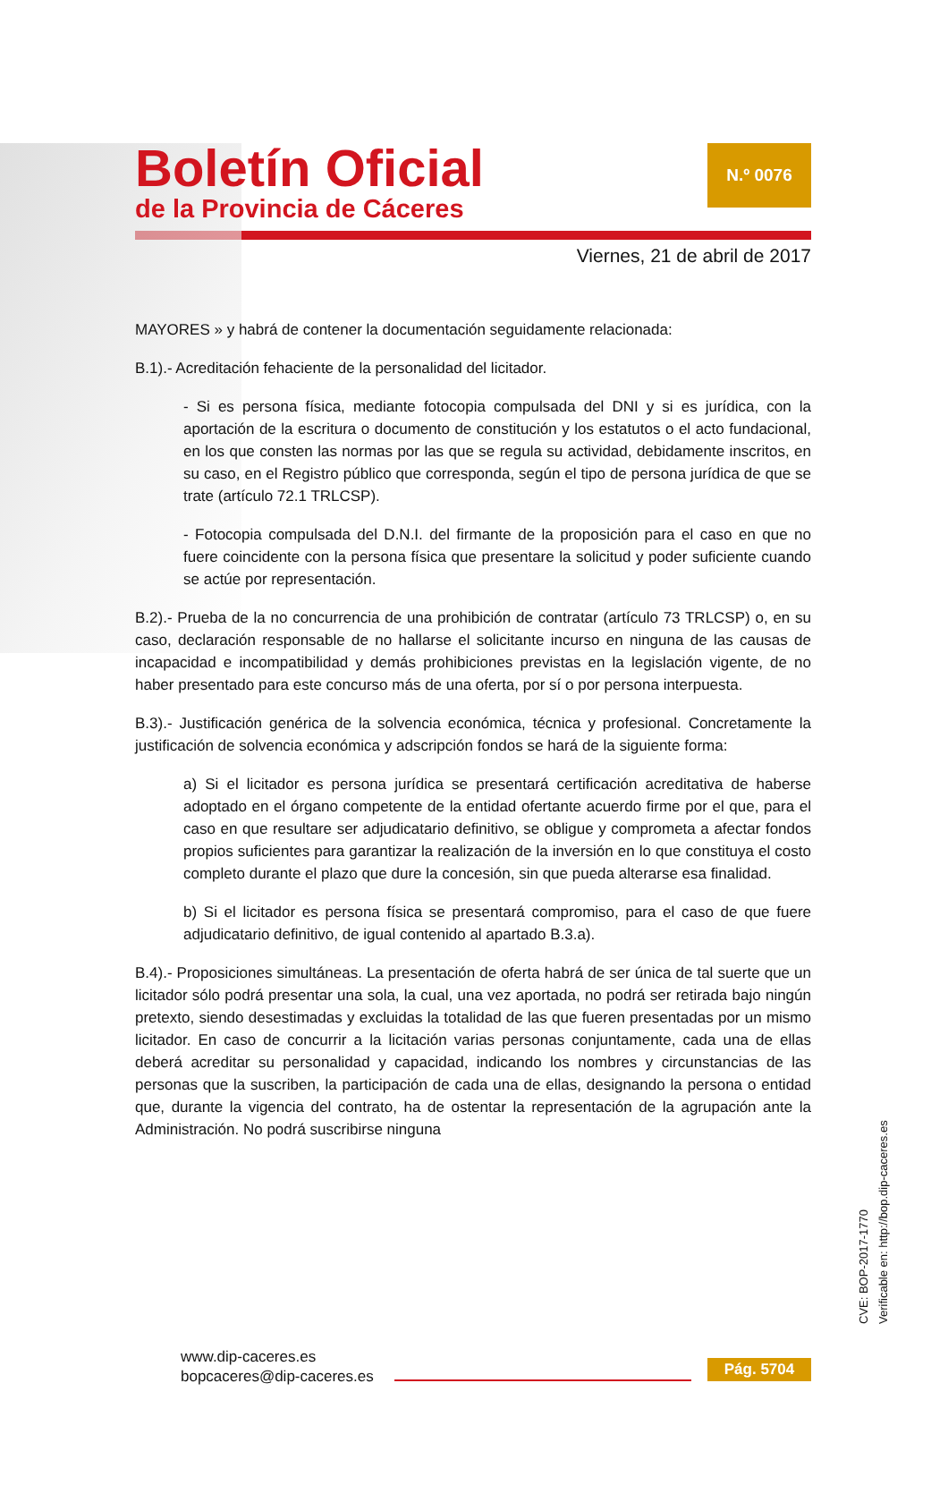Boletín Oficial
de la Provincia de Cáceres
N.º 0076
Viernes, 21 de abril de 2017
MAYORES » y habrá de contener la documentación seguidamente relacionada:
B.1).- Acreditación fehaciente de la personalidad del licitador.
- Si es persona física, mediante fotocopia compulsada del DNI y si es jurídica, con la aportación de la escritura o documento de constitución y los estatutos o el acto fundacional, en los que consten las normas por las que se regula su actividad, debidamente inscritos, en su caso, en el Registro público que corresponda, según el tipo de persona jurídica de que se trate (artículo 72.1 TRLCSP).
- Fotocopia compulsada del D.N.I. del firmante de la proposición para el caso en que no fuere coincidente con la persona física que presentare la solicitud y poder suficiente cuando se actúe por representación.
B.2).- Prueba de la no concurrencia de una prohibición de contratar (artículo 73 TRLCSP) o, en su caso, declaración responsable de no hallarse el solicitante incurso en ninguna de las causas de incapacidad e incompatibilidad y demás prohibiciones previstas en la legislación vigente, de no haber presentado para este concurso más de una oferta, por sí o por persona interpuesta.
B.3).- Justificación genérica de la solvencia económica, técnica y profesional. Concretamente la justificación de solvencia económica y adscripción fondos se hará de la siguiente forma:
a) Si el licitador es persona jurídica se presentará certificación acreditativa de haberse adoptado en el órgano competente de la entidad ofertante acuerdo firme por el que, para el caso en que resultare ser adjudicatario definitivo, se obligue y comprometa a afectar fondos propios suficientes para garantizar la realización de la inversión en lo que constituya el costo completo durante el plazo que dure la concesión, sin que pueda alterarse esa finalidad.
b) Si el licitador es persona física se presentará compromiso, para el caso de que fuere adjudicatario definitivo, de igual contenido al apartado B.3.a).
B.4).- Proposiciones simultáneas. La presentación de oferta habrá de ser única de tal suerte que un licitador sólo podrá presentar una sola, la cual, una vez aportada, no podrá ser retirada bajo ningún pretexto, siendo desestimadas y excluidas la totalidad de las que fueren presentadas por un mismo licitador. En caso de concurrir a la licitación varias personas conjuntamente, cada una de ellas deberá acreditar su personalidad y capacidad, indicando los nombres y circunstancias de las personas que la suscriben, la participación de cada una de ellas, designando la persona o entidad que, durante la vigencia del contrato, ha de ostentar la representación de la agrupación ante la Administración. No podrá suscribirse ninguna
CVE: BOP-2017-1770
Verificable en: http://bop.dip-caceres.es
www.dip-caceres.es
bopcaceres@dip-caceres.es
Pág. 5704